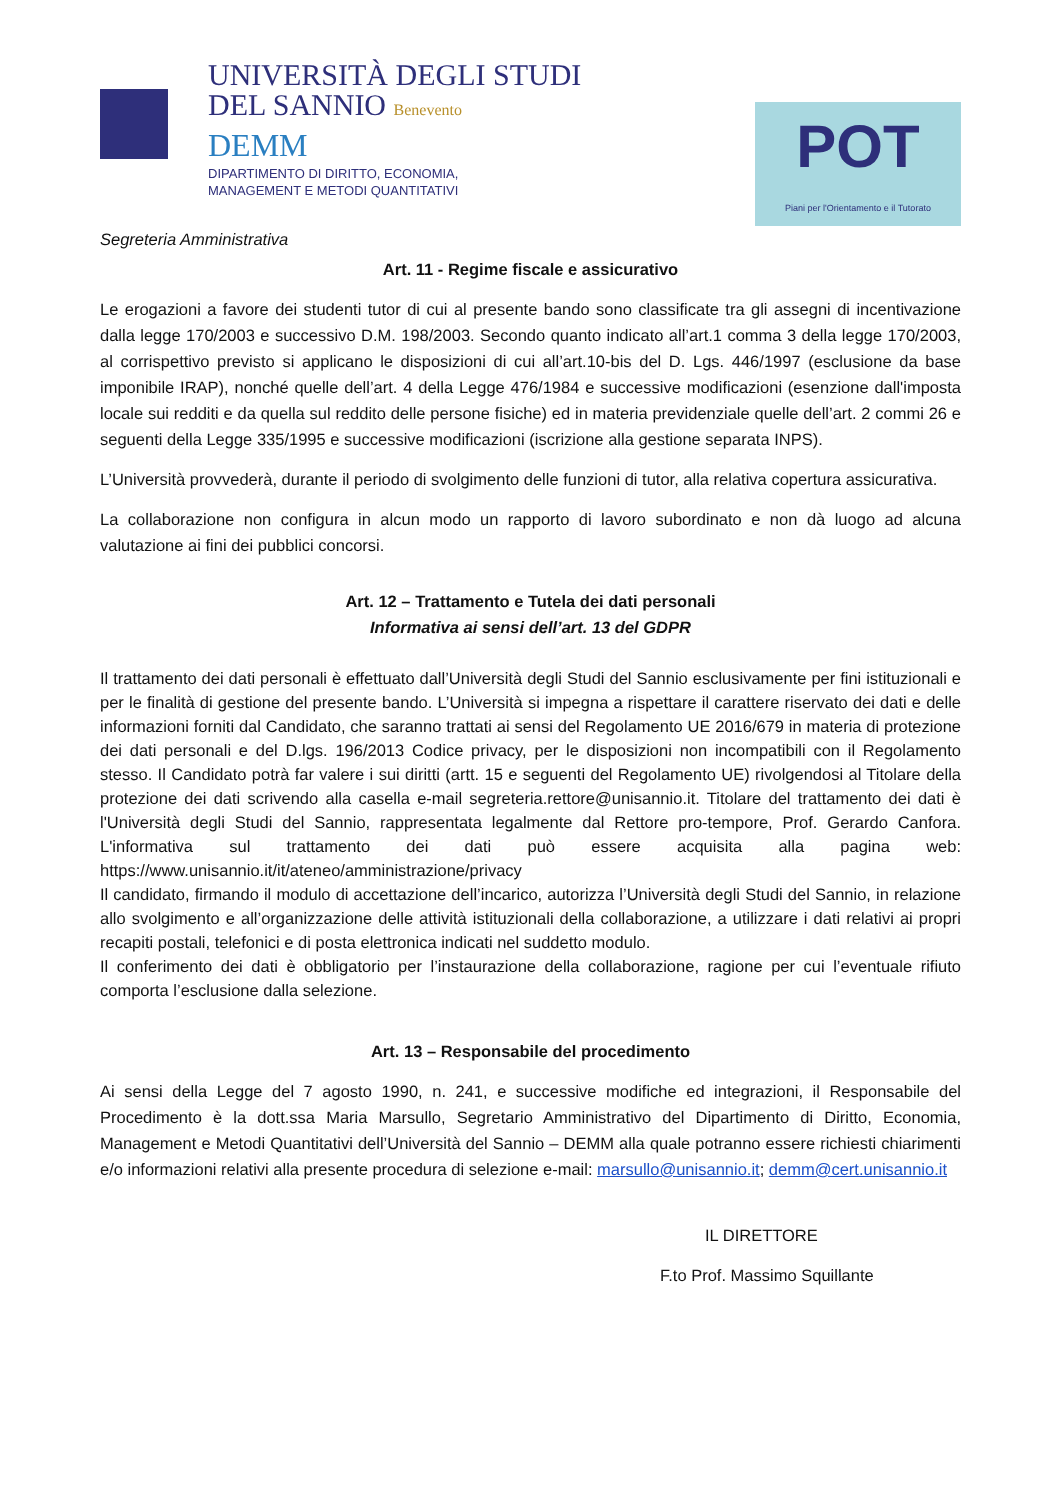UNIVERSITÀ DEGLI STUDI
DEL SANNIO Benevento
DEMM
DIPARTIMENTO DI DIRITTO, ECONOMIA,
MANAGEMENT E METODI QUANTITATIVI
POT
Piani per l'Orientamento e il Tutorato
Segreteria Amministrativa
Art. 11 - Regime fiscale e assicurativo
Le erogazioni a favore dei studenti tutor di cui al presente bando sono classificate tra gli assegni di incentivazione dalla legge 170/2003 e successivo D.M. 198/2003. Secondo quanto indicato all’art.1 comma 3 della legge 170/2003, al corrispettivo previsto si applicano le disposizioni di cui all’art.10-bis del D. Lgs. 446/1997 (esclusione da base imponibile IRAP), nonché quelle dell’art. 4 della Legge 476/1984 e successive modificazioni (esenzione dall'imposta locale sui redditi e da quella sul reddito delle persone fisiche) ed in materia previdenziale quelle dell’art. 2 commi 26 e seguenti della Legge 335/1995 e successive modificazioni (iscrizione alla gestione separata INPS).
L’Università provvederà, durante il periodo di svolgimento delle funzioni di tutor, alla relativa copertura assicurativa.
La collaborazione non configura in alcun modo un rapporto di lavoro subordinato e non dà luogo ad alcuna valutazione ai fini dei pubblici concorsi.
Art. 12 – Trattamento e Tutela dei dati personali
Informativa ai sensi dell’art. 13 del GDPR
Il trattamento dei dati personali è effettuato dall’Università degli Studi del Sannio esclusivamente per fini istituzionali e per le finalità di gestione del presente bando. L’Università si impegna a rispettare il carattere riservato dei dati e delle informazioni forniti dal Candidato, che saranno trattati ai sensi del Regolamento UE 2016/679 in materia di protezione dei dati personali e del D.lgs. 196/2013 Codice privacy, per le disposizioni non incompatibili con il Regolamento stesso. Il Candidato potrà far valere i sui diritti (artt. 15 e seguenti del Regolamento UE) rivolgendosi al Titolare della protezione dei dati scrivendo alla casella e-mail segreteria.rettore@unisannio.it. Titolare del trattamento dei dati è l'Università degli Studi del Sannio, rappresentata legalmente dal Rettore pro-tempore, Prof. Gerardo Canfora. L'informativa sul trattamento dei dati può essere acquisita alla pagina web: https://www.unisannio.it/it/ateneo/amministrazione/privacy
Il candidato, firmando il modulo di accettazione dell’incarico, autorizza l’Università degli Studi del Sannio, in relazione allo svolgimento e all’organizzazione delle attività istituzionali della collaborazione, a utilizzare i dati relativi ai propri recapiti postali, telefonici e di posta elettronica indicati nel suddetto modulo.
Il conferimento dei dati è obbligatorio per l’instaurazione della collaborazione, ragione per cui l’eventuale rifiuto comporta l’esclusione dalla selezione.
Art. 13 – Responsabile del procedimento
Ai sensi della Legge del 7 agosto 1990, n. 241, e successive modifiche ed integrazioni, il Responsabile del Procedimento è la dott.ssa Maria Marsullo, Segretario Amministrativo del Dipartimento di Diritto, Economia, Management e Metodi Quantitativi dell’Università del Sannio – DEMM alla quale potranno essere richiesti chiarimenti e/o informazioni relativi alla presente procedura di selezione e-mail: marsullo@unisannio.it; demm@cert.unisannio.it
IL DIRETTORE
F.to Prof. Massimo Squillante